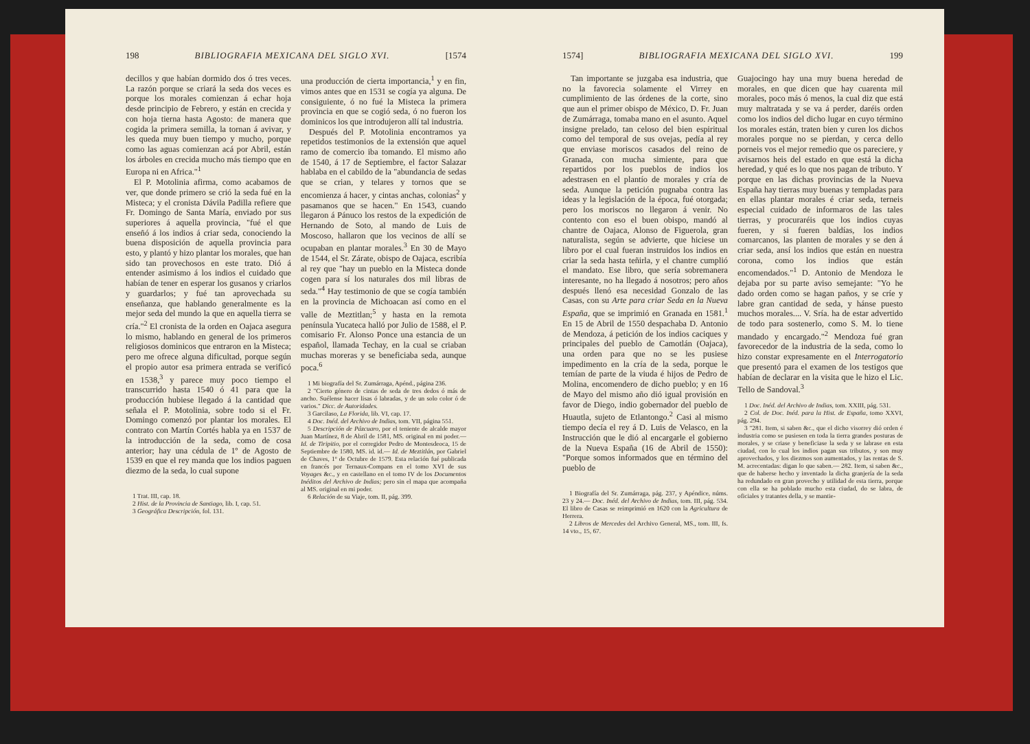198 BIBLIOGRAFIA MEXICANA DEL SIGLO XVI. [1574
decillos y que habían dormido dos ó tres veces. La razón porque se criará la seda dos veces es porque los morales comienzan á echar hoja desde principio de Febrero, y están en crecida y con hoja tierna hasta Agosto: de manera que cogida la primera semilla, la tornan á avivar, y les queda muy buen tiempo y mucho, porque como las aguas comienzan acá por Abril, están los árboles en crecida mucho más tiempo que en Europa ni en Africa."<sup>1</sup>
El P. Motolinia afirma, como acabamos de ver, que donde primero se crió la seda fué en la Misteca; y el cronista Dávila Padilla refiere que Fr. Domingo de Santa María, enviado por sus superiores á aquella provincia, "fué el que enseñó á los indios á criar seda, conociendo la buena disposición de aquella provincia para esto, y plantó y hizo plantar los morales, que han sido tan provechosos en este trato. Dió á entender asimismo á los indios el cuidado que habían de tener en esperar los gusanos y criarlos y guardarlos; y fué tan aprovechada su enseñanza, que hablando generalmente es la mejor seda del mundo la que en aquella tierra se cría."<sup>2</sup> El cronista de la orden en Oajaca asegura lo mismo, hablando en general de los primeros religiosos dominicos que entraron en la Misteca; pero me ofrece alguna dificultad, porque según el propio autor esa primera entrada se verificó en 1538,<sup>3</sup> y parece muy poco tiempo el transcurrido hasta 1540 ó 41 para que la producción hubiese llegado á la cantidad que señala el P. Motolinia, sobre todo si el Fr. Domingo comenzó por plantar los morales. El contrato con Martín Cortés habla ya en 1537 de la introducción de la seda, como de cosa anterior; hay una cédula de 1º de Agosto de 1539 en que el rey manda que los indios paguen diezmo de la seda, lo cual supone
1 Trat. III, cap. 18.
2 Hist. de la Provincia de Santiago, lib. I, cap. 51.
3 Geográfica Descripción, fol. 131.
una producción de cierta importancia,<sup>1</sup> y en fin, vimos antes que en 1531 se cogía ya alguna. De consiguiente, ó no fué la Misteca la primera provincia en que se cogió seda, ó no fueron los dominicos los que introdujeron allí tal industria.
Después del P. Motolinia encontramos ya repetidos testimonios de la extensión que aquel ramo de comercio iba tomando. El mismo año de 1540, á 17 de Septiembre, el factor Salazar hablaba en el cabildo de la "abundancia de sedas que se crian, y telares y tornos que se encomienza á hacer, y cintas anchas, colonias<sup>2</sup> y pasamanos que se hacen." En 1543, cuando llegaron á Pánuco los restos de la expedición de Hernando de Soto, al mando de Luis de Moscoso, hallaron que los vecinos de allí se ocupaban en plantar morales.<sup>3</sup> En 30 de Mayo de 1544, el Sr. Zárate, obispo de Oajaca, escribía al rey que "hay un pueblo en la Misteca donde cogen para sí los naturales dos mil libras de seda."<sup>4</sup> Hay testimonio de que se cogía también en la provincia de Michoacan así como en el valle de Meztitlan;<sup>5</sup> y hasta en la remota península Yucateca halló por Julio de 1588, el P. comisario Fr. Alonso Ponce una estancia de un español, llamada Techay, en la cual se criaban muchas moreras y se beneficiaba seda, aunque poca.<sup>6</sup>
1 Mi biografía del Sr. Zumárraga, Apénd., página 236.
2 "Cierto género de cintas de seda de tres dedos ó más de ancho. Suélense hacer lisas ó labradas, y de un solo color ó de varios." Dicc. de Autoridades.
3 Garcilaso, La Florida, lib. VI, cap. 17.
4 Doc. Inéd. del Archivo de Indias, tom. VII, página 551.
5 Descripción de Pázcuaro, por el teniente de alcalde mayor Juan Martínez, 8 de Abril de 1581, MS. original en mi poder.— Id. de Tiripitio, por el corregidor Pedro de Montesdeoca, 15 de Septiembre de 1580, MS. id. id.— Id. de Meztitlán, por Gabriel de Chaves, 1º de Octubre de 1579. Esta relación fué publicada en francés por Ternaux-Compans en el tomo XVI de sus Voyages &c., y en castellano en el tomo IV de los Documentos Inéditos del Archivo de Indias; pero sin el mapa que acompaña al MS. original en mi poder.
6 Relación de su Viaje, tom. II, pág. 399.
1574] BIBLIOGRAFIA MEXICANA DEL SIGLO XVI. 199
Tan importante se juzgaba esa industria, que no la favorecia solamente el Virrey en cumplimiento de las órdenes de la corte, sino que aun el primer obispo de México, D. Fr. Juan de Zumárraga, tomaba mano en el asunto. Aquel insigne prelado, tan celoso del bien espiritual como del temporal de sus ovejas, pedía al rey que enviase moriscos casados del reino de Granada, con mucha simiente, para que repartidos por los pueblos de indios los adestrasen en el plantío de morales y cría de seda. Aunque la petición pugnaba contra las ideas y la legislación de la época, fué otorgada; pero los moriscos no llegaron á venir. No contento con eso el buen obispo, mandó al chantre de Oajaca, Alonso de Figuerola, gran naturalista, según se advierte, que hiciese un libro por el cual fueran instruidos los indios en criar la seda hasta teñirla, y el chantre cumplió el mandato. Ese libro, que sería sobremanera interesante, no ha llegado á nosotros; pero años después llenó esa necesidad Gonzalo de las Casas, con su Arte para criar Seda en la Nueva España, que se imprimió en Granada en 1581.<sup>1</sup> En 15 de Abril de 1550 despachaba D. Antonio de Mendoza, á petición de los indios caciques y principales del pueblo de Camotlán (Oajaca), una orden para que no se les pusiese impedimento en la cría de la seda, porque le temían de parte de la viuda é hijos de Pedro de Molina, encomendero de dicho pueblo; y en 16 de Mayo del mismo año dió igual provisión en favor de Diego, indio gobernador del pueblo de Huautla, sujeto de Etlantongo.<sup>2</sup> Casi al mismo tiempo decía el rey á D. Luis de Velasco, en la Instrucción que le dió al encargarle el gobierno de la Nueva España (16 de Abril de 1550): "Porque somos informados que en término del pueblo de
1 Biografía del Sr. Zumárraga, pág. 237, y Apéndice, núms. 23 y 24.— Doc. Inéd. del Archivo de Indias, tom. III, pág. 534. El libro de Casas se reimprimió en 1620 con la Agricultura de Herrera.
2 Libros de Mercedes del Archivo General, MS., tom. III, fs. 14 vto., 15, 67.
Guajocingo hay una muy buena heredad de morales, en que dicen que hay cuarenta mil morales, poco más ó menos, la cual diz que está muy maltratada y se va á perder, daréis orden como los indios del dicho lugar en cuyo término los morales están, traten bien y curen los dichos morales porque no se pierdan, y cerca dello porneis vos el mejor remedio que os pareciere, y avisarnos heis del estado en que está la dicha heredad, y qué es lo que nos pagan de tributo. Y porque en las dichas provincias de la Nueva España hay tierras muy buenas y templadas para en ellas plantar morales é criar seda, terneis especial cuidado de informaros de las tales tierras, y procuraréis que los indios cuyas fueren, y si fueren baldías, los indios comarcanos, las planten de morales y se den á criar seda, ansí los indios que están en nuestra corona, como los indios que están encomendados."<sup>1</sup> D. Antonio de Mendoza le dejaba por su parte aviso semejante: "Yo he dado orden como se hagan paños, y se críe y labre gran cantidad de seda, y hánse puesto muchos morales.... V. Sría. ha de estar advertido de todo para sostenerlo, como S. M. lo tiene mandado y encargado."<sup>2</sup> Mendoza fué gran favorecedor de la industria de la seda, como lo hizo constar expresamente en el Interrogatorio que presentó para el examen de los testigos que habían de declarar en la visita que le hizo el Lic. Tello de Sandoval.<sup>3</sup>
1 Doc. Inéd. del Archivo de Indias, tom. XXIII, pág. 531.
2 Col. de Doc. Inéd. para la Hist. de España, tomo XXVI, pág. 294.
3 "281. Item, si saben &c., que el dicho visorrey dió orden é industria como se pusiesen en toda la tierra grandes posturas de morales, y se criase y beneficiase la seda y se labrase en esta ciudad, con lo cual los indios pagan sus tributos, y son muy aprovechados, y los diezmos son aumentados, y las rentas de S. M. acrecentadas: digan lo que saben.— 282. Item, si saben &c., que de haberse hecho y inventado la dicha granjería de la seda ha redundado en gran provecho y utilidad de esta tierra, porque con ella se ha poblado mucho esta ciudad, do se labra, de oficiales y tratantes della, y se mantie-